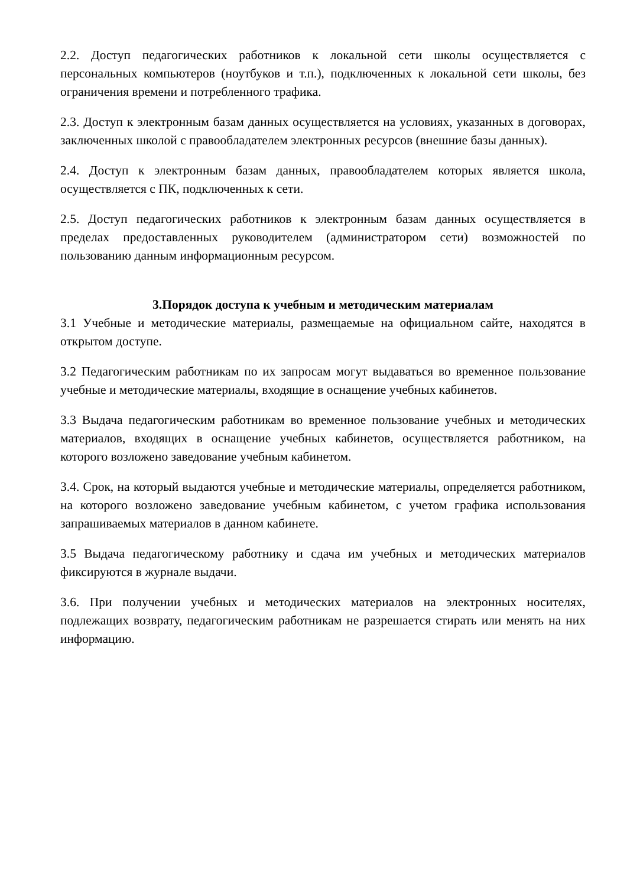2.2. Доступ педагогических работников к локальной сети школы осуществляется с персональных компьютеров (ноутбуков и т.п.), подключенных к локальной сети школы, без ограничения времени и потребленного трафика.
2.3. Доступ к электронным базам данных осуществляется на условиях, указанных в договорах, заключенных школой с правообладателем электронных ресурсов (внешние базы данных).
2.4. Доступ к электронным базам данных, правообладателем которых является школа, осуществляется с ПК, подключенных к сети.
2.5. Доступ педагогических работников к электронным базам данных осуществляется в пределах предоставленных руководителем (администратором сети) возможностей по пользованию данным информационным ресурсом.
3.Порядок доступа к учебным и методическим материалам
3.1 Учебные и методические материалы, размещаемые на официальном сайте, находятся в открытом доступе.
3.2 Педагогическим работникам по их запросам могут выдаваться во временное пользование учебные и методические материалы, входящие в оснащение учебных кабинетов.
3.3 Выдача педагогическим работникам во временное пользование учебных и методических материалов, входящих в оснащение учебных кабинетов, осуществляется работником, на которого возложено заведование учебным кабинетом.
3.4. Срок, на который выдаются учебные и методические материалы, определяется работником, на которого возложено заведование учебным кабинетом, с учетом графика использования запрашиваемых материалов в данном кабинете.
3.5 Выдача педагогическому работнику и сдача им учебных и методических материалов фиксируются в журнале выдачи.
3.6. При получении учебных и методических материалов на электронных носителях, подлежащих возврату, педагогическим работникам не разрешается стирать или менять на них информацию.